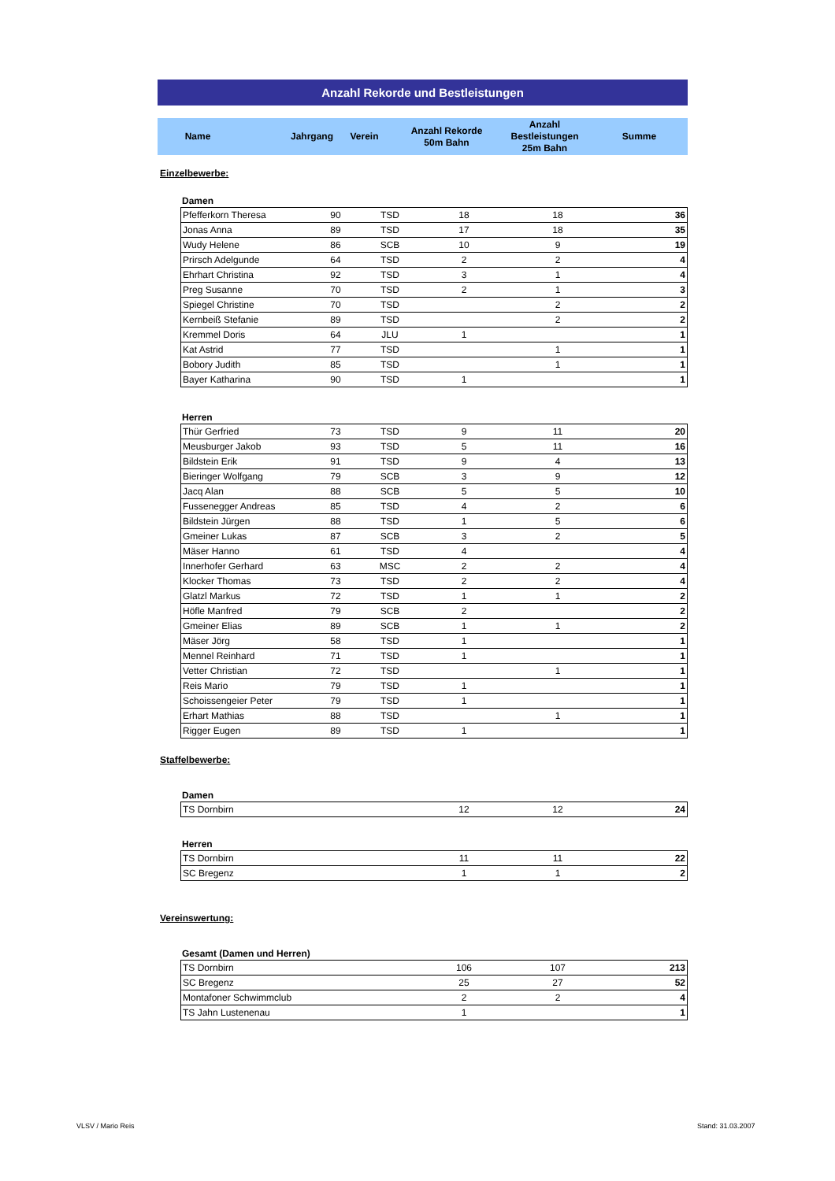Anzahl Rekorde und Bestleistungen
| Name | Jahrgang | Verein | Anzahl Rekorde 50m Bahn | Anzahl Bestleistungen 25m Bahn | Summe |
Einzelbewerbe:
Damen
| Pfefferkorn Theresa | 90 | TSD | 18 | 18 | 36 |
| Jonas Anna | 89 | TSD | 17 | 18 | 35 |
| Wudy Helene | 86 | SCB | 10 | 9 | 19 |
| Prirsch Adelgunde | 64 | TSD | 2 | 2 | 4 |
| Ehrhart Christina | 92 | TSD | 3 | 1 | 4 |
| Preg Susanne | 70 | TSD | 2 | 1 | 3 |
| Spiegel Christine | 70 | TSD | | 2 | 2 |
| Kernbeiß Stefanie | 89 | TSD | | 2 | 2 |
| Kremmel Doris | 64 | JLU | 1 | | 1 |
| Kat Astrid | 77 | TSD | | 1 | 1 |
| Bobory Judith | 85 | TSD | | 1 | 1 |
| Bayer Katharina | 90 | TSD | 1 | | 1 |
Herren
| Thür Gerfried | 73 | TSD | 9 | 11 | 20 |
| Meusburger Jakob | 93 | TSD | 5 | 11 | 16 |
| Bildstein Erik | 91 | TSD | 9 | 4 | 13 |
| Bieringer Wolfgang | 79 | SCB | 3 | 9 | 12 |
| Jacq Alan | 88 | SCB | 5 | 5 | 10 |
| Fussenegger Andreas | 85 | TSD | 4 | 2 | 6 |
| Bildstein Jürgen | 88 | TSD | 1 | 5 | 6 |
| Gmeiner Lukas | 87 | SCB | 3 | 2 | 5 |
| Mäser Hanno | 61 | TSD | 4 | | 4 |
| Innerhofer Gerhard | 63 | MSC | 2 | 2 | 4 |
| Klocker Thomas | 73 | TSD | 2 | 2 | 4 |
| Glatzl Markus | 72 | TSD | 1 | 1 | 2 |
| Höfle Manfred | 79 | SCB | 2 | | 2 |
| Gmeiner Elias | 89 | SCB | 1 | 1 | 2 |
| Mäser Jörg | 58 | TSD | 1 | | 1 |
| Mennel Reinhard | 71 | TSD | 1 | | 1 |
| Vetter Christian | 72 | TSD | | 1 | 1 |
| Reis Mario | 79 | TSD | 1 | | 1 |
| Schoissengeier Peter | 79 | TSD | 1 | | 1 |
| Erhart Mathias | 88 | TSD | | 1 | 1 |
| Rigger Eugen | 89 | TSD | 1 | | 1 |
Staffelbewerbe:
Damen
| TS Dornbirn | | | 12 | 12 | 24 |
Herren
| TS Dornbirn | | | 11 | 11 | 22 |
| SC Bregenz | | | 1 | 1 | 2 |
Vereinswertung:
Gesamt (Damen und Herren)
| TS Dornbirn | | | 106 | 107 | 213 |
| SC Bregenz | | | 25 | 27 | 52 |
| Montafoner Schwimmclub | | | 2 | 2 | 4 |
| TS Jahn Lustenenau | | | 1 | | 1 |
VLSV / Mario Reis Stand: 31.03.2007